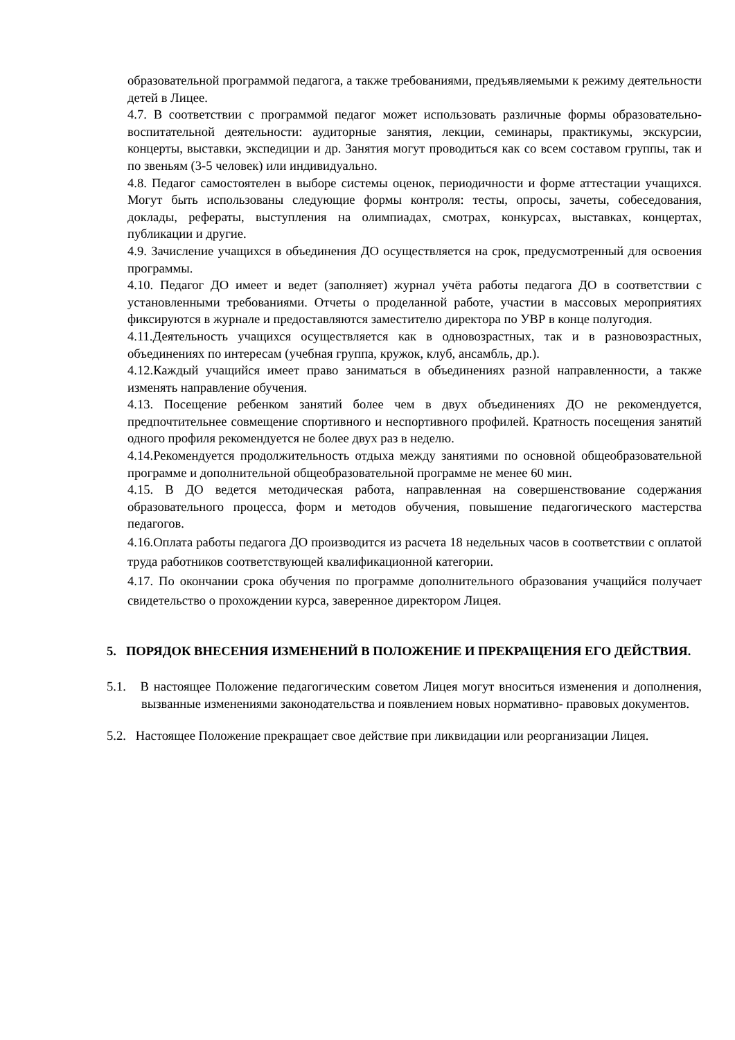образовательной программой педагога, а также требованиями, предъявляемыми к режиму деятельности детей в Лицее.
4.7. В соответствии с программой педагог может использовать различные формы образовательно-воспитательной деятельности: аудиторные занятия, лекции, семинары, практикумы, экскурсии, концерты, выставки, экспедиции и др. Занятия могут проводиться как со всем составом группы, так и по звеньям (3-5 человек) или индивидуально.
4.8. Педагог самостоятелен в выборе системы оценок, периодичности и форме аттестации учащихся. Могут быть использованы следующие формы контроля: тесты, опросы, зачеты, собеседования, доклады, рефераты, выступления на олимпиадах, смотрах, конкурсах, выставках, концертах, публикации и другие.
4.9. Зачисление учащихся в объединения ДО осуществляется на срок, предусмотренный для освоения программы.
4.10. Педагог ДО имеет и ведет (заполняет) журнал учёта работы педагога ДО в соответствии с установленными требованиями. Отчеты о проделанной работе, участии в массовых мероприятиях фиксируются в журнале и предоставляются заместителю директора по УВР в конце полугодия.
4.11.Деятельность учащихся осуществляется как в одновозрастных, так и в разновозрастных, объединениях по интересам (учебная группа, кружок, клуб, ансамбль, др.).
4.12.Каждый учащийся имеет право заниматься в объединениях разной направленности, а также изменять направление обучения.
4.13. Посещение ребенком занятий более чем в двух объединениях ДО не рекомендуется, предпочтительнее совмещение спортивного и неспортивного профилей. Кратность посещения занятий одного профиля рекомендуется не более двух раз в неделю.
4.14.Рекомендуется продолжительность отдыха между занятиями по основной общеобразовательной программе и дополнительной общеобразовательной программе не менее 60 мин.
4.15. В ДО ведется методическая работа, направленная на совершенствование содержания образовательного процесса, форм и методов обучения, повышение педагогического мастерства педагогов.
4.16.Оплата работы педагога ДО производится из расчета 18 недельных часов в соответствии с оплатой труда работников соответствующей квалификационной категории.
4.17. По окончании срока обучения по программе дополнительного образования учащийся получает свидетельство о прохождении курса, заверенное директором Лицея.
5. ПОРЯДОК ВНЕСЕНИЯ ИЗМЕНЕНИЙ В ПОЛОЖЕНИЕ И ПРЕКРАЩЕНИЯ ЕГО ДЕЙСТВИЯ.
5.1. В настоящее Положение педагогическим советом Лицея могут вноситься изменения и дополнения, вызванные изменениями законодательства и появлением новых нормативно- правовых документов.
5.2. Настоящее Положение прекращает свое действие при ликвидации или реорганизации Лицея.